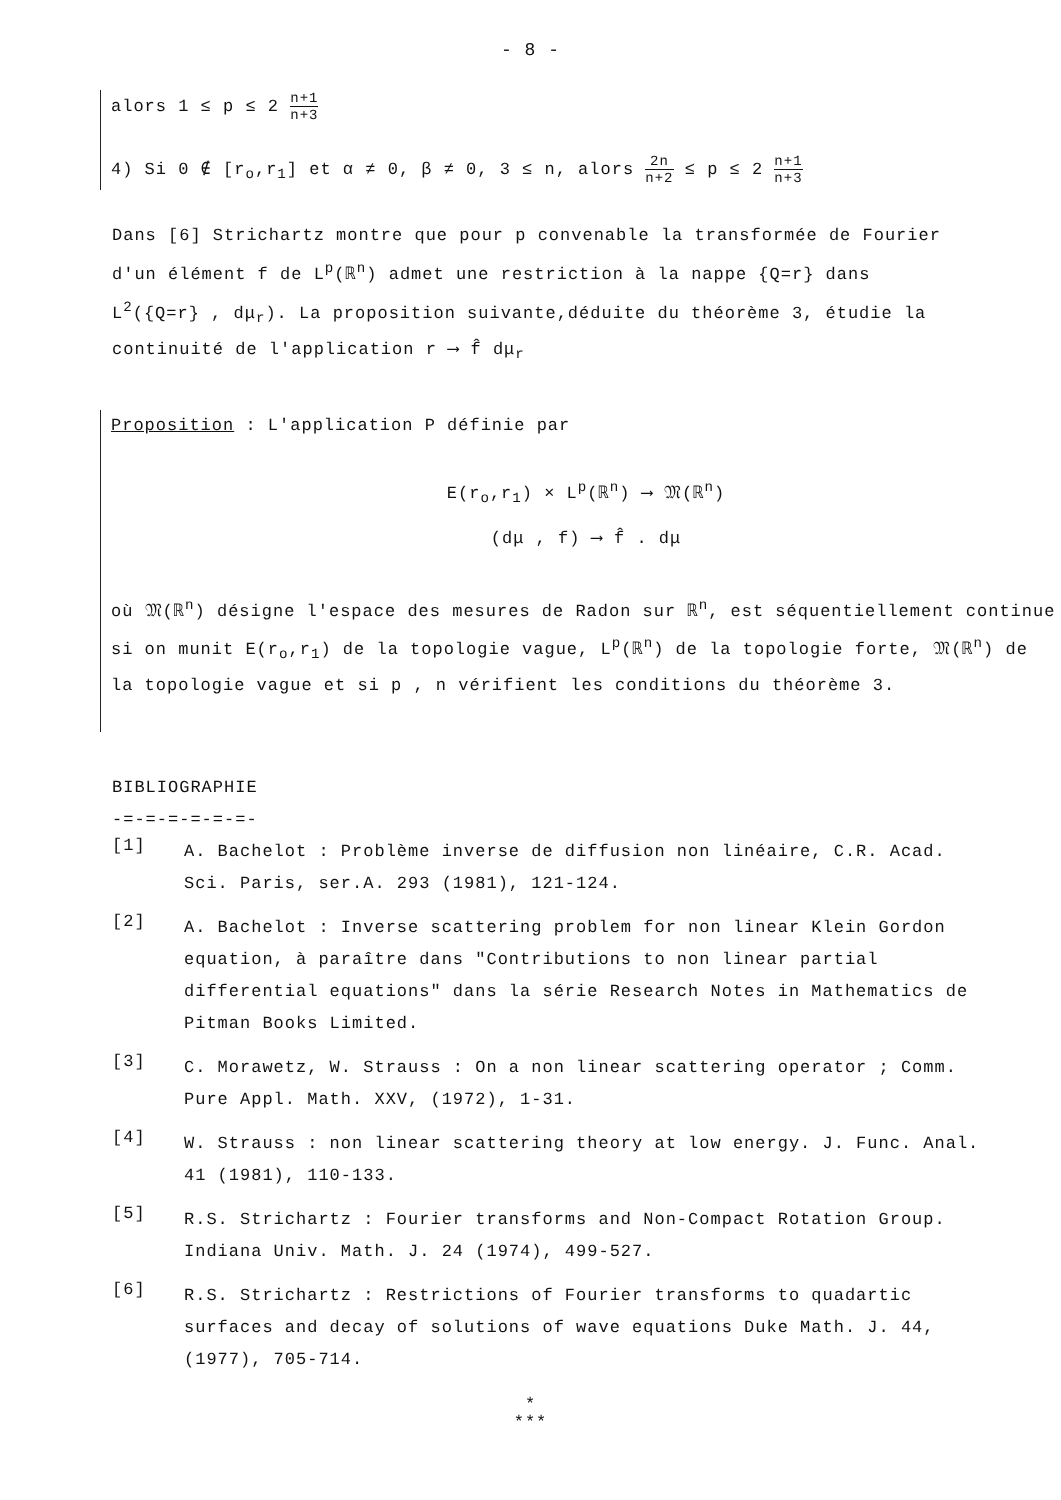- 8 -
alors 1 ≤ p ≤ 2 n+1 n+3
4) Si 0 ∉ [r<sub>o</sub>,r<sub>1</sub>] et α ≠ 0, β ≠ 0, 3 ≤ n, alors 2n n+2 ≤ p ≤ 2 n+1 n+3
Dans [6] Strichartz montre que pour p convenable la transformée de Fourier d'un élément f de L<sup>p</sup>(ℝ<sup>n</sup>) admet une restriction à la nappe {Q=r} dans L<sup>2</sup>({Q=r} , dμ<sub>r</sub>). La proposition suivante,déduite du théorème 3, étudie la continuité de l'application r ⟶ f̂ dμ<sub>r</sub>
Proposition : L'application P définie par
E(r<sub>o</sub>,r<sub>1</sub>) × L<sup>p</sup>(ℝ<sup>n</sup>) ⟶ 𝔐(ℝ<sup>n</sup>)
(dμ , f) ⟶ f̂ . dμ
où 𝔐(ℝ<sup>n</sup>) désigne l'espace des mesures de Radon sur ℝ<sup>n</sup>, est séquentiellement continue si on munit E(r<sub>o</sub>,r<sub>1</sub>) de la topologie vague, L<sup>p</sup>(ℝ<sup>n</sup>) de la topologie forte, 𝔐(ℝ<sup>n</sup>) de la topologie vague et si p , n vérifient les conditions du théorème 3.
BIBLIOGRAPHIE
-=-=-=-=-=-=-
[1]
A. Bachelot : Problème inverse de diffusion non linéaire, C.R. Acad. Sci. Paris, ser.A. 293 (1981), 121-124.
[2]
A. Bachelot : Inverse scattering problem for non linear Klein Gordon equation, à paraître dans "Contributions to non linear partial differential equations" dans la série Research Notes in Mathematics de Pitman Books Limited.
[3]
C. Morawetz, W. Strauss : On a non linear scattering operator ; Comm. Pure Appl. Math. XXV, (1972), 1-31.
[4]
W. Strauss : non linear scattering theory at low energy. J. Func. Anal. 41 (1981), 110-133.
[5]
R.S. Strichartz : Fourier transforms and Non-Compact Rotation Group. Indiana Univ. Math. J. 24 (1974), 499-527.
[6]
R.S. Strichartz : Restrictions of Fourier transforms to quadartic surfaces and decay of solutions of wave equations Duke Math. J. 44, (1977), 705-714.
*
***